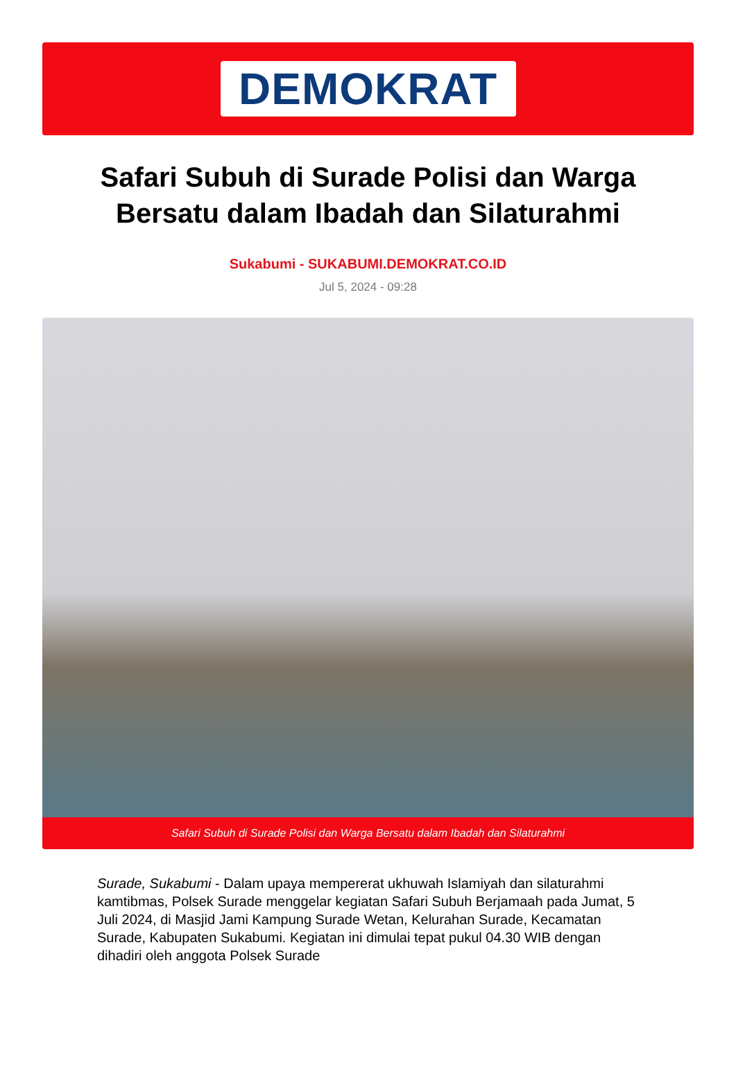DEMOKRAT
Safari Subuh di Surade Polisi dan Warga Bersatu dalam Ibadah dan Silaturahmi
Sukabumi - SUKABUMI.DEMOKRAT.CO.ID
Jul 5, 2024 - 09:28
Safari Subuh di Surade Polisi dan Warga Bersatu dalam Ibadah dan Silaturahmi
Surade, Sukabumi - Dalam upaya mempererat ukhuwah Islamiyah dan silaturahmi kamtibmas, Polsek Surade menggelar kegiatan Safari Subuh Berjamaah pada Jumat, 5 Juli 2024, di Masjid Jami Kampung Surade Wetan, Kelurahan Surade, Kecamatan Surade, Kabupaten Sukabumi. Kegiatan ini dimulai tepat pukul 04.30 WIB dengan dihadiri oleh anggota Polsek Surade